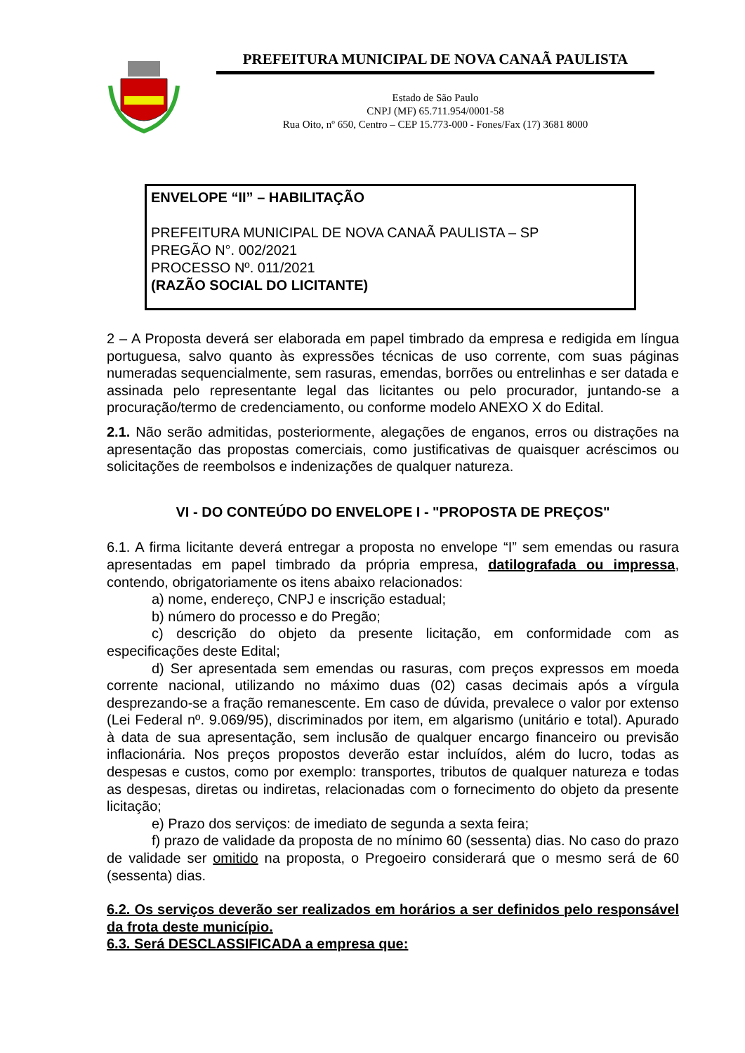PREFEITURA MUNICIPAL DE NOVA CANAÃ PAULISTA
Estado de São Paulo
CNPJ (MF) 65.711.954/0001-58
Rua Oito, nº 650, Centro – CEP 15.773-000 - Fones/Fax (17) 3681 8000
ENVELOPE “II” – HABILITAÇÃO
PREFEITURA MUNICIPAL DE NOVA CANAÃ PAULISTA – SP
PREGÃO N°. 002/2021
PROCESSO Nº. 011/2021
(RAZÃO SOCIAL DO LICITANTE)
2 – A Proposta deverá ser elaborada em papel timbrado da empresa e redigida em língua portuguesa, salvo quanto às expressões técnicas de uso corrente, com suas páginas numeradas sequencialmente, sem rasuras, emendas, borrões ou entrelinhas e ser datada e assinada pelo representante legal das licitantes ou pelo procurador, juntando-se a procuração/termo de credenciamento, ou conforme modelo ANEXO X do Edital.
2.1. Não serão admitidas, posteriormente, alegações de enganos, erros ou distrações na apresentação das propostas comerciais, como justificativas de quaisquer acréscimos ou solicitações de reembolsos e indenizações de qualquer natureza.
VI - DO CONTEÚDO DO ENVELOPE I - "PROPOSTA DE PREÇOS"
6.1. A firma licitante deverá entregar a proposta no envelope “I” sem emendas ou rasura apresentadas em papel timbrado da própria empresa, datilografada ou impressa, contendo, obrigatoriamente os itens abaixo relacionados:
a) nome, endereço, CNPJ e inscrição estadual;
b) número do processo e do Pregão;
c) descrição do objeto da presente licitação, em conformidade com as especificações deste Edital;
d) Ser apresentada sem emendas ou rasuras, com preços expressos em moeda corrente nacional, utilizando no máximo duas (02) casas decimais após a vírgula desprezando-se a fração remanescente. Em caso de dúvida, prevalece o valor por extenso (Lei Federal nº. 9.069/95), discriminados por item, em algarismo (unitário e total). Apurado à data de sua apresentação, sem inclusão de qualquer encargo financeiro ou previsão inflacionária. Nos preços propostos deverão estar incluídos, além do lucro, todas as despesas e custos, como por exemplo: transportes, tributos de qualquer natureza e todas as despesas, diretas ou indiretas, relacionadas com o fornecimento do objeto da presente licitação;
e) Prazo dos serviços: de imediato de segunda a sexta feira;
f) prazo de validade da proposta de no mínimo 60 (sessenta) dias. No caso do prazo de validade ser omitido na proposta, o Pregoeiro considerará que o mesmo será de 60 (sessenta) dias.
6.2. Os serviços deverão ser realizados em horários a ser definidos pelo responsável da frota deste município.
6.3. Será DESCLASSIFICADA a empresa que: